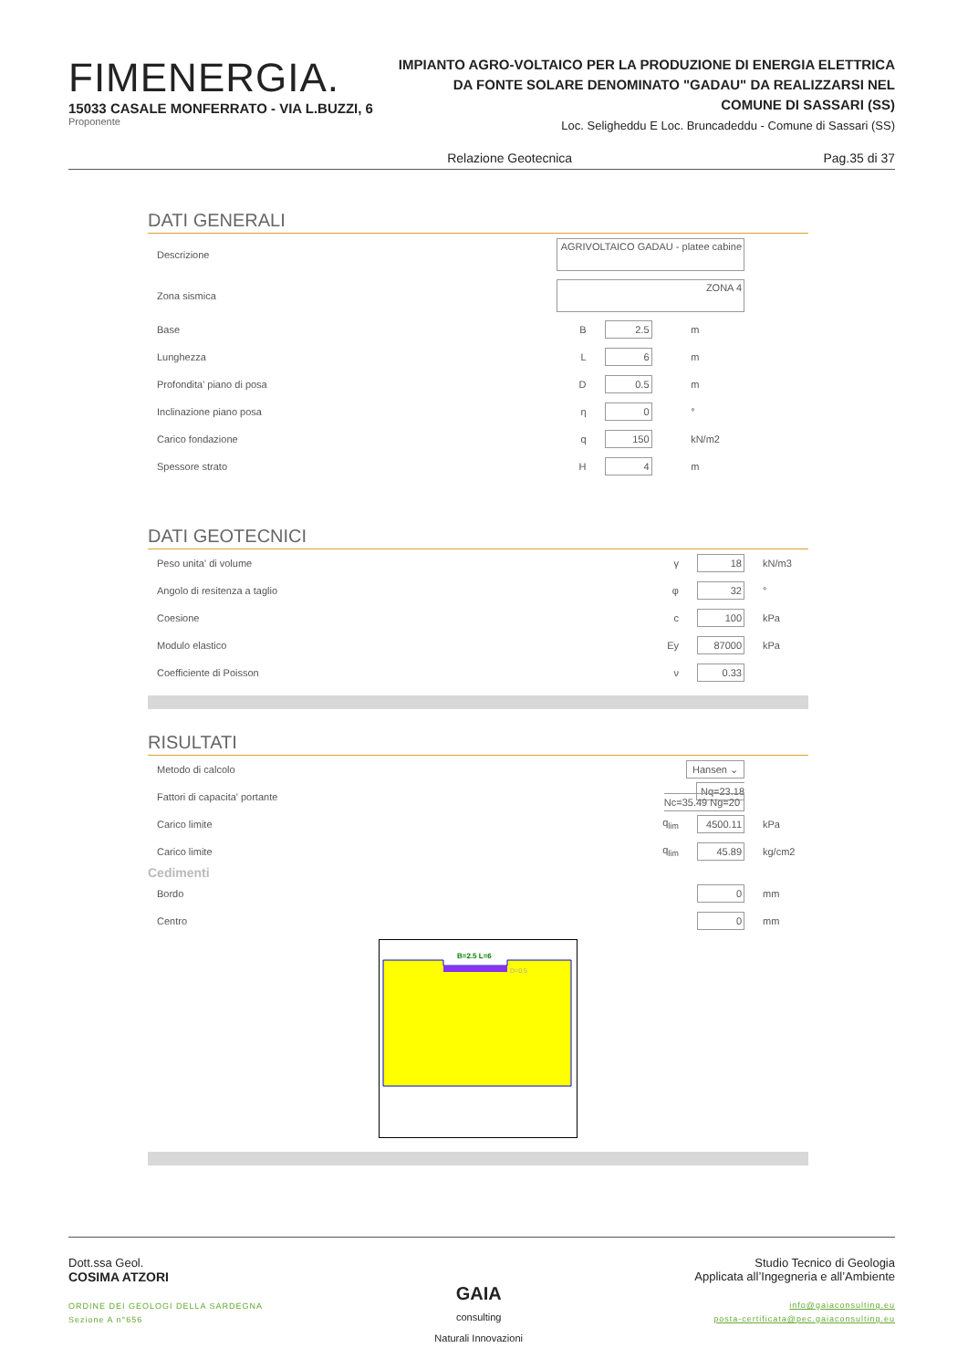FIMENERGIA.
15033 CASALE MONFERRATO - VIA L.BUZZI, 6
Proponente
IMPIANTO AGRO-VOLTAICO PER LA PRODUZIONE DI ENERGIA ELETTRICA
DA FONTE SOLARE DENOMINATO "GADAU" DA REALIZZARSI NEL
COMUNE DI SASSARI (SS)
Loc. Seligheddu E Loc. Bruncadeddu - Comune di Sassari (SS)
Relazione Geotecnica Pag.35 di 37
DATI GENERALI
| Descrizione | AGRIVOLTAICO GADAU - platee cabine | | | |
| Zona sismica | ZONA 4 | | | |
| Base | B | 2.5 | m | |
| Lunghezza | L | 6 | m | |
| Profondita' piano di posa | D | 0.5 | m | |
| Inclinazione piano posa | η | 0 | ° | |
| Carico fondazione | q | 150 | kN/m2 | |
| Spessore strato | H | 4 | m | |
DATI GEOTECNICI
| Peso unita' di volume | γ | 18 | kN/m3 |
| Angolo di resitenza a taglio | φ | 32 | ° |
| Coesione | c | 100 | kPa |
| Modulo elastico | Ey | 87000 | kPa |
| Coefficiente di Poisson | ν | 0.33 | |
RISULTATI
| Metodo di calcolo | Hansen ⌄ | | |
| Fattori di capacita' portante | Nq=23.18 Nc=35.49 Ng=20 | | |
| Carico limite | q<sub>lim</sub> | 4500.11 | kPa |
| Carico limite | q<sub>lim</sub> | 45.89 | kg/cm2 |
Cedimenti
| Bordo | | 0 | mm |
| Centro | | 0 | mm |
B=2.5 L=6
D=0.5
Dott.ssa Geol.
COSIMA ATZORI
ORDINE DEI GEOLOGI DELLA SARDEGNA
Sezione A n°656
GAIA
consulting
Naturali Innovazioni
Studio Tecnico di Geologia
Applicata all’Ingegneria e all’Ambiente
info@gaiaconsulting.eu
posta-certificata@pec.gaiaconsulting.eu